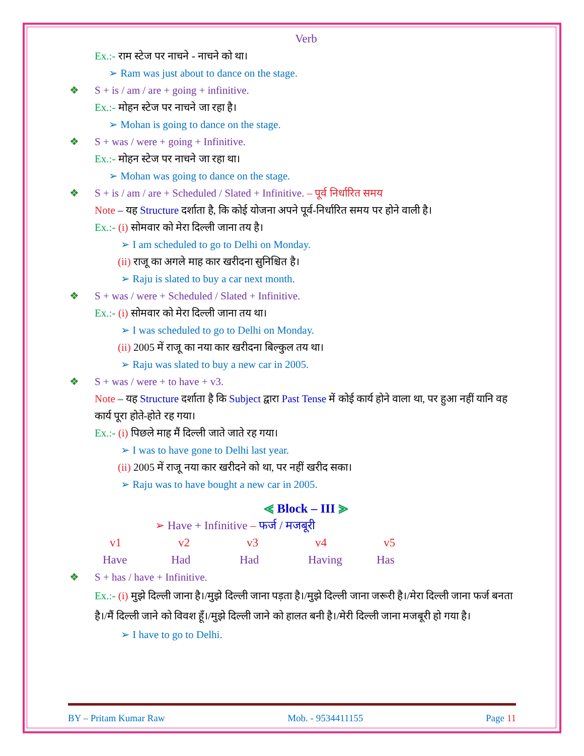Verb
Ex.:- राम स्टेज पर नाचने - नाचने को था।
➢ Ram was just about to dance on the stage.
❖ S + is / am / are + going + infinitive.
Ex.:- मोहन स्टेज पर नाचने जा रहा है।
➢ Mohan is going to dance on the stage.
❖ S + was / were + going + Infinitive.
Ex.:- मोहन स्टेज पर नाचने जा रहा था।
➢ Mohan was going to dance on the stage.
❖ S + is / am / are + Scheduled / Slated + Infinitive. – पूर्व निर्धारित समय
Note – यह Structure दर्शाता है, कि कोई योजना अपने पूर्व-निर्धारित समय पर होने वाली है।
Ex.:- (i) सोमवार को मेरा दिल्ली जाना तय है।
➢ I am scheduled to go to Delhi on Monday.
(ii) राजू का अगले माह कार खरीदना सुनिश्चित है।
➢ Raju is slated to buy a car next month.
❖ S + was / were + Scheduled / Slated + Infinitive.
Ex.:- (i) सोमवार को मेरा दिल्ली जाना तय था।
➢ I was scheduled to go to Delhi on Monday.
(ii) 2005 में राजू का नया कार खरीदना बिल्कुल तय था।
➢ Raju was slated to buy a new car in 2005.
❖ S + was / were + to have + v3.
Note – यह Structure दर्शाता है कि Subject द्वारा Past Tense में कोई कार्य होने वाला था, पर हुआ नहीं यानि वह कार्य पूरा होते-होते रह गया।
Ex.:- (i) पिछले माह मैं दिल्ली जाते जाते रह गया।
➢ I was to have gone to Delhi last year.
(ii) 2005 में राजू नया कार खरीदने को था, पर नहीं खरीद सका।
➢ Raju was to have bought a new car in 2005.
⪡ Block – III ⪢
➢ Have + Infinitive – फर्ज / मजबूरी
v1 v2 v3 v4 v5
Have Had Had Having Has
❖ S + has / have + Infinitive.
Ex.:- (i) मुझे दिल्ली जाना है।/मुझे दिल्ली जाना पड़ता है।/मुझे दिल्ली जाना जरूरी है।/मेरा दिल्ली जाना फर्ज बनता है।/मैं दिल्ली जाने को विवश हूँ।/मुझे दिल्ली जाने को हालत बनी है।/मेरी दिल्ली जाना मजबूरी हो गया है।
➢ I have to go to Delhi.
BY – Pritam Kumar Raw Mob. - 9534411155 Page 11